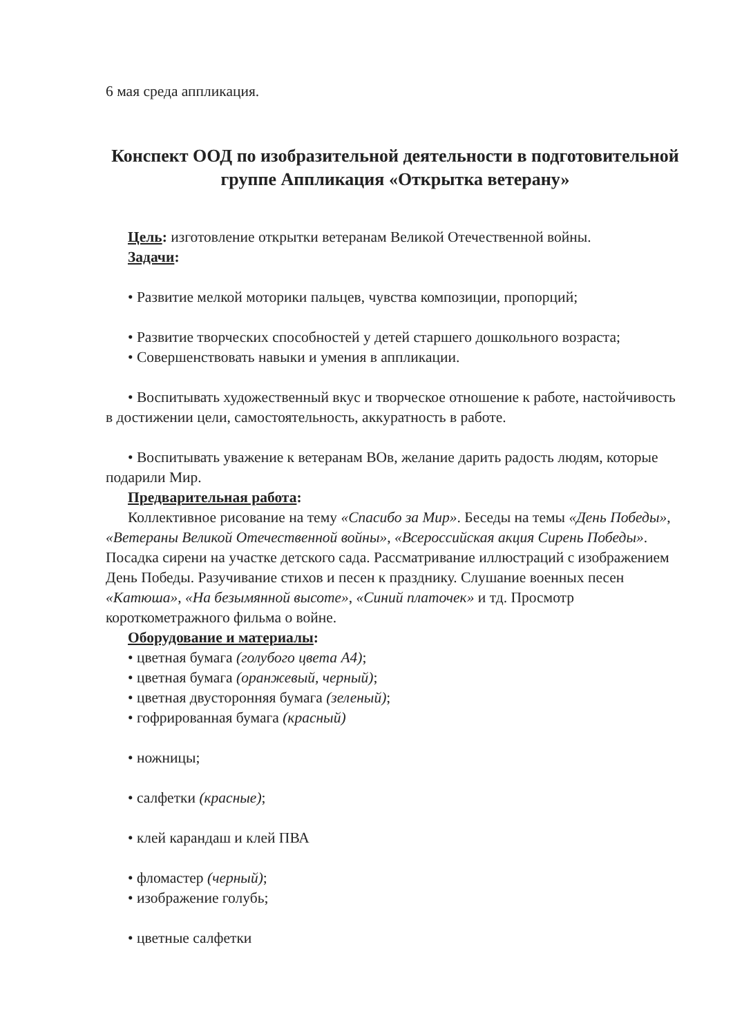6 мая среда аппликация.
Конспект ООД по изобразительной деятельности в подготовительной группе Аппликация «Открытка ветерану»
Цель: изготовление открытки ветеранам Великой Отечественной войны.
Задачи:
• Развитие мелкой моторики пальцев, чувства композиции, пропорций;
• Развитие творческих способностей у детей старшего дошкольного возраста;
• Совершенствовать навыки и умения в аппликации.
• Воспитывать художественный вкус и творческое отношение к работе, настойчивость в достижении цели, самостоятельность, аккуратность в работе.
• Воспитывать уважение к ветеранам ВОв, желание дарить радость людям, которые подарили Мир.
Предварительная работа:
Коллективное рисование на тему «Спасибо за Мир». Беседы на темы «День Победы», «Ветераны Великой Отечественной войны», «Всероссийская акция Сирень Победы». Посадка сирени на участке детского сада. Рассматривание иллюстраций с изображением День Победы. Разучивание стихов и песен к празднику. Слушание военных песен «Катюша», «На безымянной высоте», «Синий платочек» и тд. Просмотр короткометражного фильма о войне.
Оборудование и материалы:
• цветная бумага (голубого цвета А4);
• цветная бумага (оранжевый, черный);
• цветная двусторонняя бумага (зеленый);
• гофрированная бумага (красный)
• ножницы;
• салфетки (красные);
• клей карандаш и клей ПВА
• фломастер (черный);
• изображение голубь;
• цветные салфетки